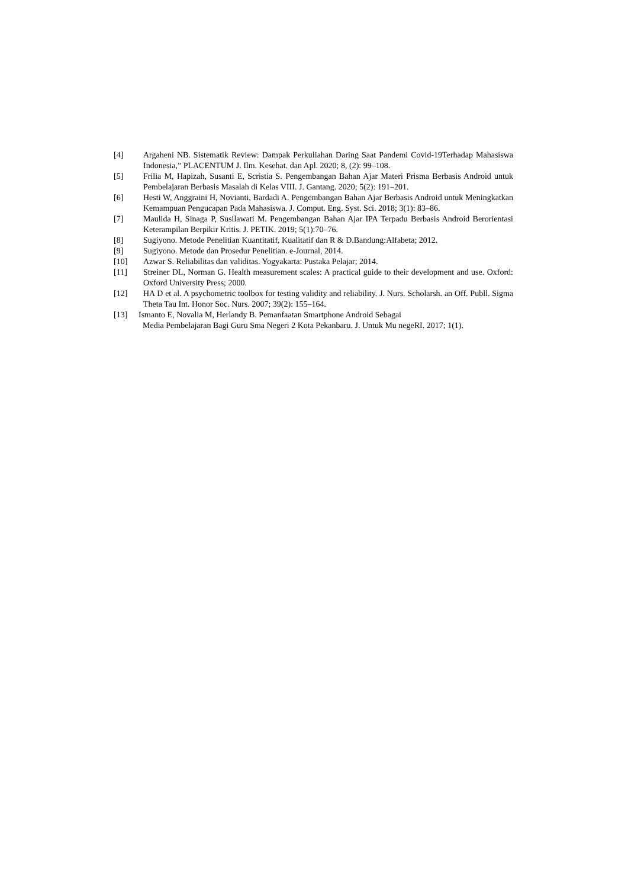[4] Argaheni NB. Sistematik Review: Dampak Perkuliahan Daring Saat Pandemi Covid-19Terhadap Mahasiswa Indonesia,” PLACENTUM J. Ilm. Kesehat. dan Apl. 2020; 8, (2): 99–108.
[5] Frilia M, Hapizah, Susanti E, Scristia S. Pengembangan Bahan Ajar Materi Prisma Berbasis Android untuk Pembelajaran Berbasis Masalah di Kelas VIII. J. Gantang. 2020; 5(2): 191–201.
[6] Hesti W, Anggraini H, Novianti, Bardadi A. Pengembangan Bahan Ajar Berbasis Android untuk Meningkatkan Kemampuan Pengucapan Pada Mahasiswa. J. Comput. Eng. Syst. Sci. 2018; 3(1): 83–86.
[7] Maulida H, Sinaga P, Susilawati M. Pengembangan Bahan Ajar IPA Terpadu Berbasis Android Berorientasi Keterampilan Berpikir Kritis. J. PETIK. 2019; 5(1):70–76.
[8] Sugiyono. Metode Penelitian Kuantitatif, Kualitatif dan R & D.Bandung:Alfabeta; 2012.
[9] Sugiyono. Metode dan Prosedur Penelitian. e-Journal, 2014.
[10] Azwar S. Reliabilitas dan validitas. Yogyakarta: Pustaka Pelajar; 2014.
[11] Streiner DL, Norman G. Health measurement scales: A practical guide to their development and use. Oxford: Oxford University Press; 2000.
[12] HA D et al. A psychometric toolbox for testing validity and reliability. J. Nurs. Scholarsh. an Off. Publl. Sigma Theta Tau Int. Honor Soc. Nurs. 2007; 39(2): 155–164.
[13] Ismanto E, Novalia M, Herlandy B. Pemanfaatan Smartphone Android Sebagai
Media Pembelajaran Bagi Guru Sma Negeri 2 Kota Pekanbaru. J. Untuk Mu negeRI. 2017; 1(1).